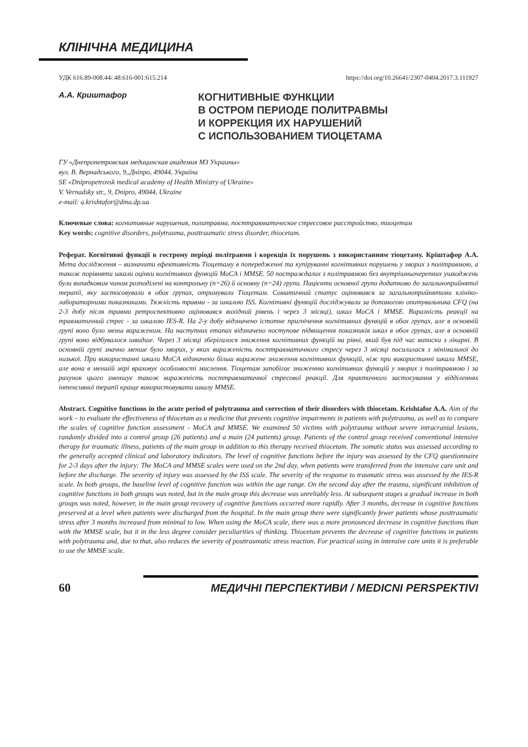КЛІНІЧНА МЕДИЦИНА
УДК 616.89-008.44/.48:616-001:615.214 https://doi.org/10.26641/2307-0404.2017.3.111927
А.А. Криштафор
КОГНИТИВНЫЕ ФУНКЦИИ
В ОСТРОМ ПЕРИОДЕ ПОЛИТРАВМЫ
И КОРРЕКЦИЯ ИХ НАРУШЕНИЙ
С ИСПОЛЬЗОВАНИЕМ ТИОЦЕТАМА
ГУ «Днепропетровская медицинская академия МЗ Украины»
вул. В. Вернадського, 9,.Дніпро, 49044, Україна
SE «Dnipropetrovsk medical academy of Health Ministry of Ukraine»
V. Vernadsky str., 9, Dnipro, 49044, Ukraine
e-mail: a.krishtafor@dma.dp.ua
Ключевые слова: когнитивные нарушения, политравма, посттравматическое стрессовое расстройство, тиоцетам
Key words: cognitive disorders, polytrauma, posttraumatic stress disorder, thiocetam.
Реферат. Когнітивні функції в гострому періоді політравми і корекція їх порушень з використанням тіоцетаму. Кріштафор А.А. Мета дослідження – визначити ефективність Тіоцетаму в попередженні та купіруванні когнітивних порушень у хворих з політравмою, а також порівняти шкали оцінки когнітивних функцій MoCA і MMSE. 50 постраждалих з політравмою без внутрішньочерепних ушкоджень були випадковим чином розподілені на контрольну (n=26) й основну (n=24) групи. Пацієнти основної групи додатково до загальноприйнятої терапії, яку застосовували в обох групах, отримували Тіоцетам. Соматичний статус оцінювався за загальноприйнятими клініко-лабораторними показниками. Тяжкість травми - за шкалою ISS. Когнітивні функцій досліджували за допомогою опитувальника CFQ (на 2-3 добу після травми ретроспективно оцінювався вихідний рівень і через 3 місяці), шкал MoCA і MMSE. Виразність реакції на травматичний стрес - за шкалою IES-R. На 2-у добу відзначено істотне пригнічення когнітивних функцій в обох групах, але в основній групі воно було менш вираженим. На наступних етапах відзначено поступове підвищення показників шкал в обох групах, але в основній групі воно відбувалося швидше. Через 3 місяці зберігалося зниження когнітивних функцій на рівні, який був під час виписки з лікарні. В основній групі значно менше було хворих, у яких вираженість посттравматичного стресу через 3 місяці посилилася з мінімальної до низької. При використанні шкали MoCA відзначено більш виражене зниження когнітивних функцій, ніж при використанні шкали MMSE, але вона в меншій мірі враховує особливості мислення. Тіоцетам запобігає зниженню когнітивних функцій у хворих з політравмою і за рахунок цього зменшує також вираженість посттравматичної стресової реакції. Для практичного застосування у відділеннях інтенсивної терапії краще використовувати шкалу MMSE.
Abstract. Cognitive functions in the acute period of polytrauma and correction of their disorders with thiocetam. Krishtafor A.A. Aim of the work – to evaluate the effectiveness of thiocetam as a medicine that prevents cognitive impairments in patients with polytrauma, as well as to compare the scales of cognitive function assessment - MoCA and MMSE. We examined 50 victims with polytrauma without severe intracranial lesions, randomly divided into a control group (26 patients) and a main (24 patients) group. Patients of the control group received conventional intensive therapy for traumatic illness, patients of the main group in addition to this therapy received thiocetam. The somatic status was assessed according to the generally accepted clinical and laboratory indicators. The level of cognitive functions before the injury was assessed by the CFQ questionnaire for 2-3 days after the injury; The MoCA and MMSE scales were used on the 2nd day, when patients were transferred from the intensive care unit and before the discharge. The severity of injury was assessed by the ISS scale. The severity of the response to traumatic stress was assessed by the IES-R scale. In both groups, the baseline level of cognitive function was within the age range. On the second day after the trauma, significant inhibition of cognitive functions in both groups was noted, but in the main group this decrease was unreliably less. At subsequent stages a gradual increase in both groups was noted, however, in the main group recovery of cognitive functions occurred more rapidly. After 3 months, decrease in cognitive functions preserved at a level when patients were discharged from the hospital. In the main group there were significantly fewer patients whose posttraumatic stress after 3 months increased from minimal to low. When using the MoCA scale, there was a more pronounced decrease in cognitive functions than with the MMSE scale, but it in the less degree consider peculiarities of thinking. Thiocetam prevents the decrease of cognitive functions in patients with polytrauma and, due to that, also reduces the severity of posttraumatic stress reaction. For practical using in intensive care units it is preferable to use the MMSE scale.
60
МЕДИЧНІ ПЕРСПЕКТИВИ / MEDICNI PERSPEKTIVI